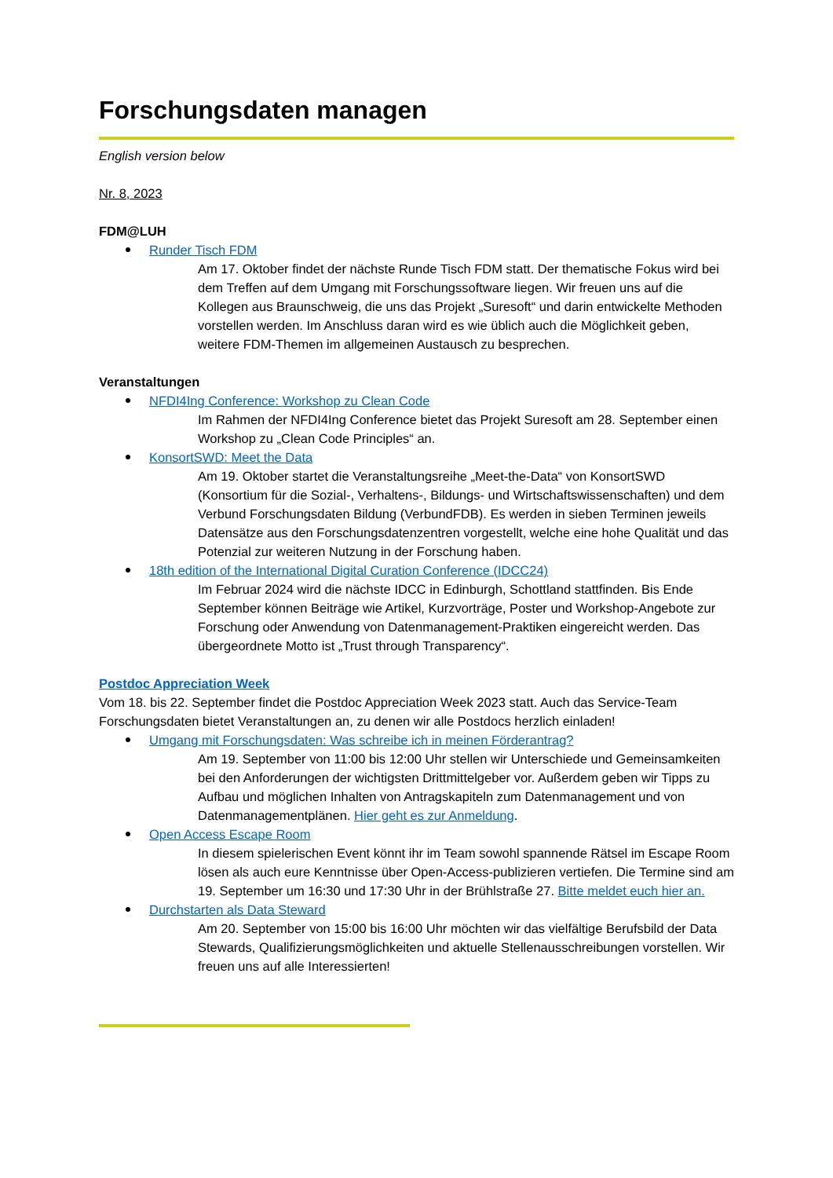Forschungsdaten managen
English version below
Nr. 8, 2023
FDM@LUH
Runder Tisch FDM
Am 17. Oktober findet der nächste Runde Tisch FDM statt. Der thematische Fokus wird bei dem Treffen auf dem Umgang mit Forschungssoftware liegen. Wir freuen uns auf die Kollegen aus Braunschweig, die uns das Projekt „Suresoft“ und darin entwickelte Methoden vorstellen werden. Im Anschluss daran wird es wie üblich auch die Möglichkeit geben, weitere FDM-Themen im allgemeinen Austausch zu besprechen.
Veranstaltungen
NFDI4Ing Conference: Workshop zu Clean Code
Im Rahmen der NFDI4Ing Conference bietet das Projekt Suresoft am 28. September einen Workshop zu „Clean Code Principles“ an.
KonsortSWD: Meet the Data
Am 19. Oktober startet die Veranstaltungsreihe „Meet-the-Data“ von KonsortSWD (Konsortium für die Sozial-, Verhaltens-, Bildungs- und Wirtschaftswissenschaften) und dem Verbund Forschungsdaten Bildung (VerbundFDB). Es werden in sieben Terminen jeweils Datensätze aus den Forschungsdatenzentren vorgestellt, welche eine hohe Qualität und das Potenzial zur weiteren Nutzung in der Forschung haben.
18th edition of the International Digital Curation Conference (IDCC24)
Im Februar 2024 wird die nächste IDCC in Edinburgh, Schottland stattfinden. Bis Ende September können Beiträge wie Artikel, Kurzvorträge, Poster und Workshop-Angebote zur Forschung oder Anwendung von Datenmanagement-Praktiken eingereicht werden. Das übergeordnete Motto ist „Trust through Transparency“.
Postdoc Appreciation Week
Vom 18. bis 22. September findet die Postdoc Appreciation Week 2023 statt. Auch das Service-Team Forschungsdaten bietet Veranstaltungen an, zu denen wir alle Postdocs herzlich einladen!
Umgang mit Forschungsdaten: Was schreibe ich in meinen Förderantrag?
Am 19. September von 11:00 bis 12:00 Uhr stellen wir Unterschiede und Gemeinsamkeiten bei den Anforderungen der wichtigsten Drittmittelgeber vor. Außerdem geben wir Tipps zu Aufbau und möglichen Inhalten von Antragskapiteln zum Datenmanagement und von Datenmanagementplänen. Hier geht es zur Anmeldung.
Open Access Escape Room
In diesem spielerischen Event könnt ihr im Team sowohl spannende Rätsel im Escape Room lösen als auch eure Kenntnisse über Open-Access-publizieren vertiefen. Die Termine sind am 19. September um 16:30 und 17:30 Uhr in der Brühlstraße 27. Bitte meldet euch hier an.
Durchstarten als Data Steward
Am 20. September von 15:00 bis 16:00 Uhr möchten wir das vielfältige Berufsbild der Data Stewards, Qualifizierungsmöglichkeiten und aktuelle Stellenausschreibungen vorstellen. Wir freuen uns auf alle Interessierten!